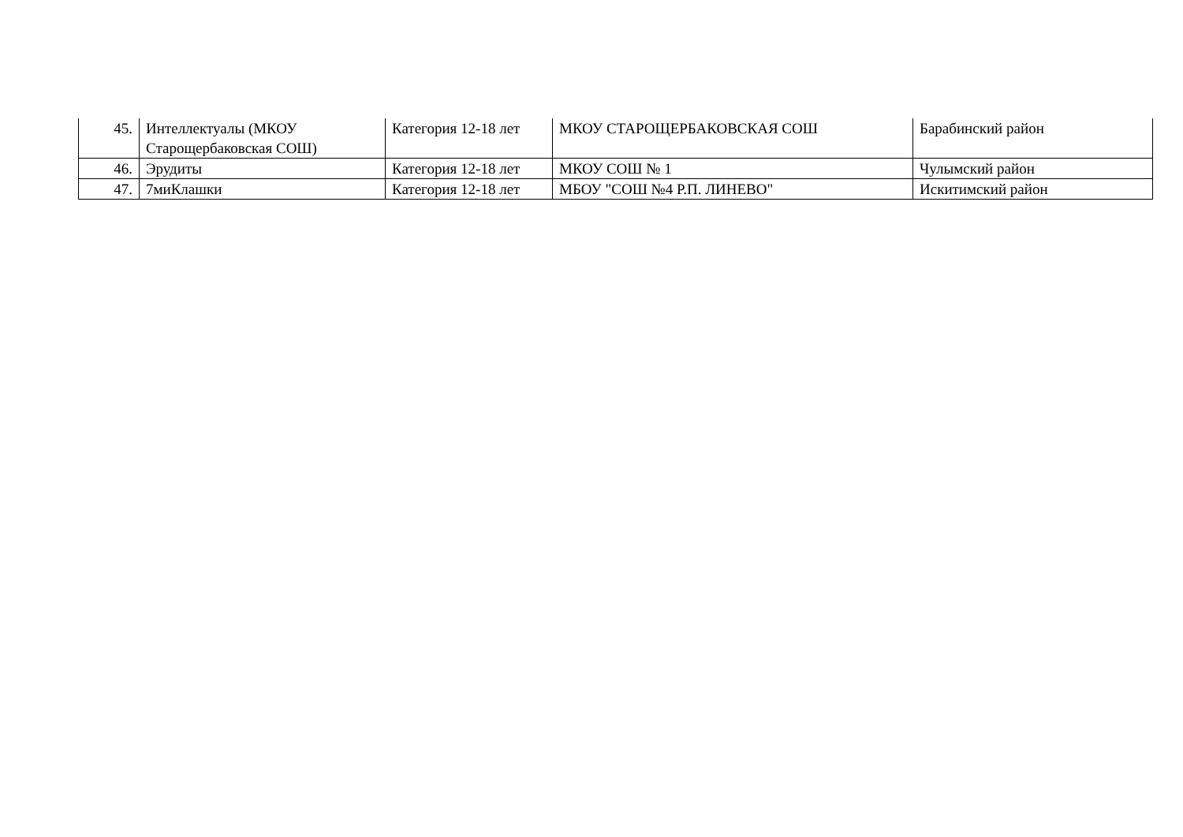| 45. | Интеллектуалы (МКОУ Старощербаковская СОШ) | Категория 12-18 лет | МКОУ СТАРОЩЕРБАКОВСКАЯ СОШ | Барабинский район |
| 46. | Эрудиты | Категория 12-18 лет | МКОУ СОШ № 1 | Чулымский район |
| 47. | 7миКлашки | Категория 12-18 лет | МБОУ "СОШ №4 Р.П. ЛИНЕВО" | Искитимский район |